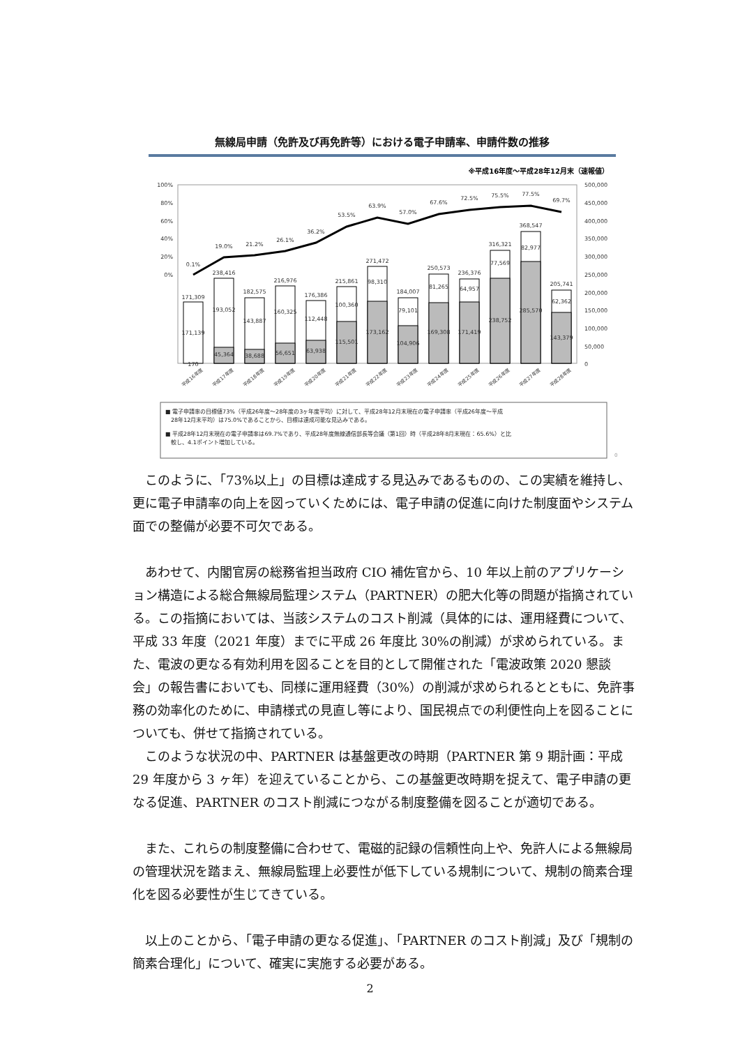無線局申請（免許及び再免許等）における電子申請率、申請件数の推移
※平成16年度～平成28年12月末（速報値）
100%
80%
60%
40%
20%
0%
500,000
450,000
400,000
350,000
300,000
250,000
200,000
150,000
100,000
50,000
0
0.1%
19.0%
21.2%
26.1%
36.2%
53.5%
63.9%
57.0%
67.6%
72.5%
75.5%
77.5%
69.7%
171,309
238,416
182,575
216,976
176,386
215,861
271,472
184,007
250,573
236,376
316,321
368,547
205,741
171,139
170
193,052
45,364
143,887
38,688
160,325
56,651
112,448
63,938
100,360
115,501
98,310
173,162
79,101
104,906
81,265
169,308
64,957
171,419
77,569
238,752
82,977
285,570
62,362
143,379
平成16年度
平成17年度
平成18年度
平成19年度
平成20年度
平成21年度
平成22年度
平成23年度
平成24年度
平成25年度
平成26年度
平成27年度
平成28年度
■ 電子申請率の目標値73%（平成26年度～28年度の3ヶ年度平均）に対して、平成28年12月末現在の電子申請率（平成26年度～平成
28年12月末平均）は75.0%であることから、目標は達成可能な見込みである。
■ 平成28年12月末現在の電子申請率は69.7%であり、平成28年度無線通信部長等会議（第1回）時（平成28年8月末現在：65.6%）と比
較し、4.1ポイント増加している。
0
このように、「73%以上」の目標は達成する見込みであるものの、この実績を維持し、更に電子申請率の向上を図っていくためには、電子申請の促進に向けた制度面やシステム面での整備が必要不可欠である。
あわせて、内閣官房の総務省担当政府 CIO 補佐官から、10 年以上前のアプリケーション構造による総合無線局監理システム（PARTNER）の肥大化等の問題が指摘されている。この指摘においては、当該システムのコスト削減（具体的には、運用経費について、平成 33 年度（2021 年度）までに平成 26 年度比 30%の削減）が求められている。また、電波の更なる有効利用を図ることを目的として開催された「電波政策 2020 懇談会」の報告書においても、同様に運用経費（30%）の削減が求められるとともに、免許事務の効率化のために、申請様式の見直し等により、国民視点での利便性向上を図ることについても、併せて指摘されている。
このような状況の中、PARTNER は基盤更改の時期（PARTNER 第 9 期計画：平成 29 年度から 3 ヶ年）を迎えていることから、この基盤更改時期を捉えて、電子申請の更なる促進、PARTNER のコスト削減につながる制度整備を図ることが適切である。
また、これらの制度整備に合わせて、電磁的記録の信頼性向上や、免許人による無線局の管理状況を踏まえ、無線局監理上必要性が低下している規制について、規制の簡素合理化を図る必要性が生じてきている。
以上のことから、「電子申請の更なる促進」、「PARTNER のコスト削減」及び「規制の簡素合理化」について、確実に実施する必要がある。
2